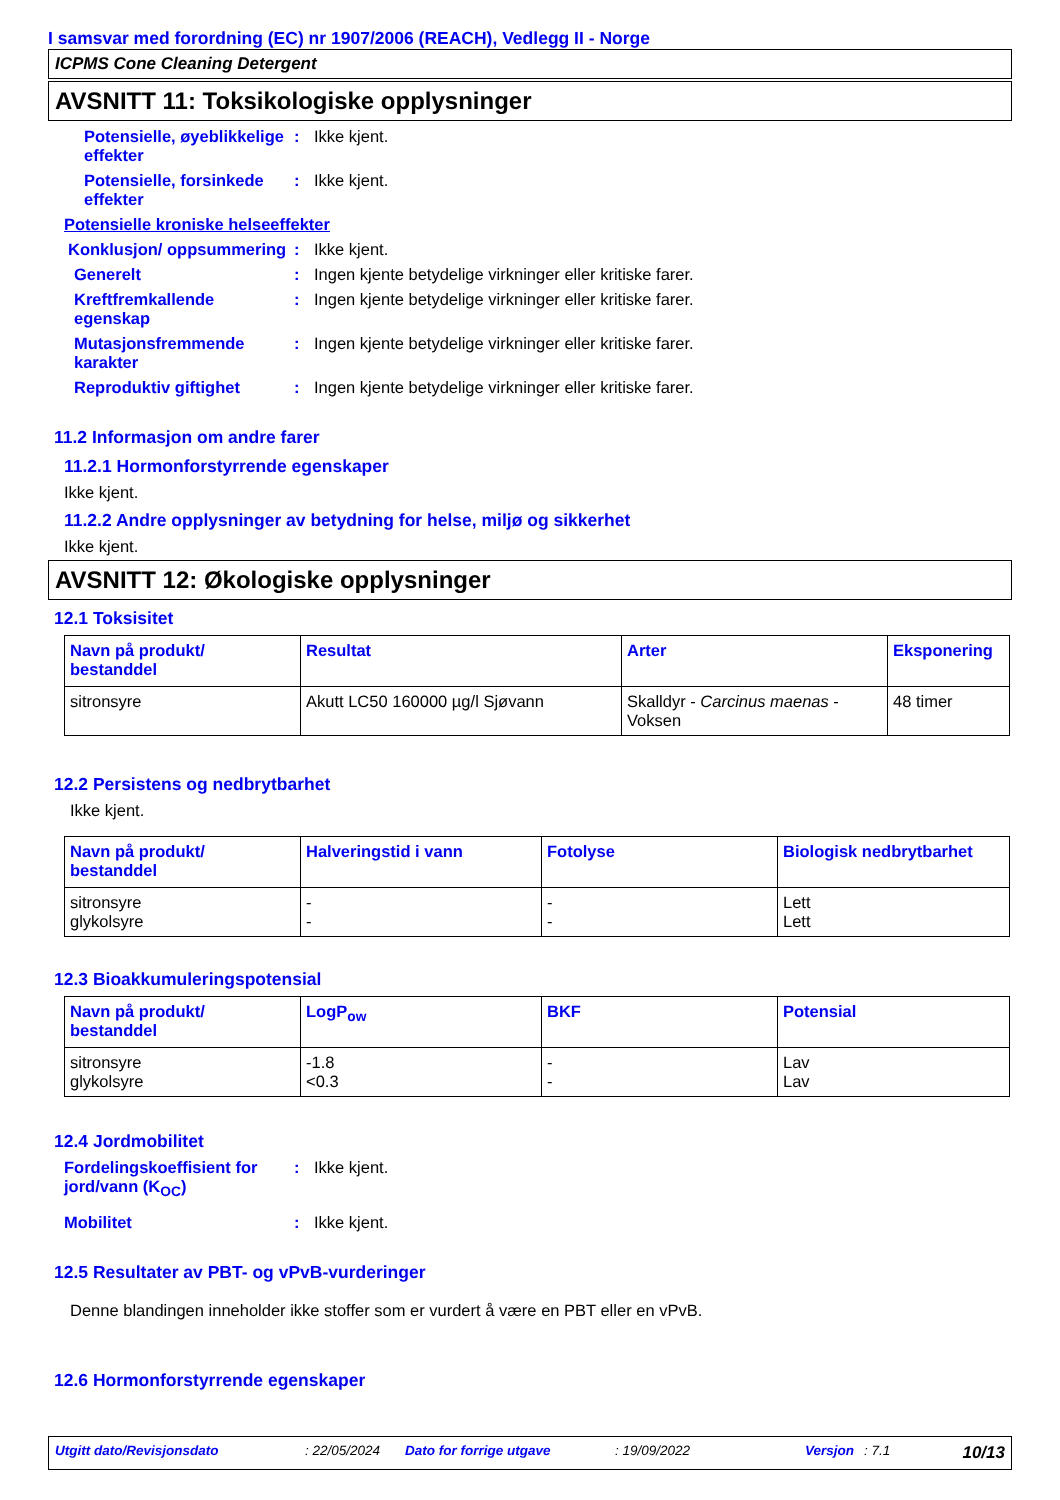I samsvar med forordning (EC) nr 1907/2006 (REACH), Vedlegg II - Norge
ICPMS Cone Cleaning Detergent
AVSNITT 11: Toksikologiske opplysninger
Potensielle, øyeblikkelige effekter
: Ikke kjent.
Potensielle, forsinkede effekter
: Ikke kjent.
Potensielle kroniske helseeffekter
Konklusjon/ oppsummering
: Ikke kjent.
Generelt : Ingen kjente betydelige virkninger eller kritiske farer.
Kreftfremkallende egenskap
: Ingen kjente betydelige virkninger eller kritiske farer.
Mutasjonsfremmende karakter
: Ingen kjente betydelige virkninger eller kritiske farer.
Reproduktiv giftighet : Ingen kjente betydelige virkninger eller kritiske farer.
11.2 Informasjon om andre farer
11.2.1 Hormonforstyrrende egenskaper
Ikke kjent.
11.2.2 Andre opplysninger av betydning for helse, miljø og sikkerhet
Ikke kjent.
AVSNITT 12: Økologiske opplysninger
12.1 Toksisitet
| Navn på produkt/ bestanddel | Resultat | Arter | Eksponering |
| --- | --- | --- | --- |
| sitronsyre | Akutt LC50 160000 µg/l Sjøvann | Skalldyr - Carcinus maenas - Voksen | 48 timer |
12.2 Persistens og nedbrytbarhet
Ikke kjent.
| Navn på produkt/ bestanddel | Halveringstid i vann | Fotolyse | Biologisk nedbrytbarhet |
| --- | --- | --- | --- |
| sitronsyre glykolsyre | - - | - - | Lett Lett |
12.3 Bioakkumuleringspotensial
| Navn på produkt/ bestanddel | LogP<sub>ow</sub> | BKF | Potensial |
| --- | --- | --- | --- |
| sitronsyre glykolsyre | -1.8 <0.3 | - - | Lav Lav |
12.4 Jordmobilitet
Fordelingskoeffisient for jord/vann (K<sub>OC</sub>)
: Ikke kjent.
Mobilitet : Ikke kjent.
12.5 Resultater av PBT- og vPvB-vurderinger
Denne blandingen inneholder ikke stoffer som er vurdert å være en PBT eller en vPvB.
12.6 Hormonforstyrrende egenskaper
Utgitt dato/Revisjonsdato: 22/05/2024 Dato for forrige utgave: 19/09/2022 Versjon: 7.1 10/13